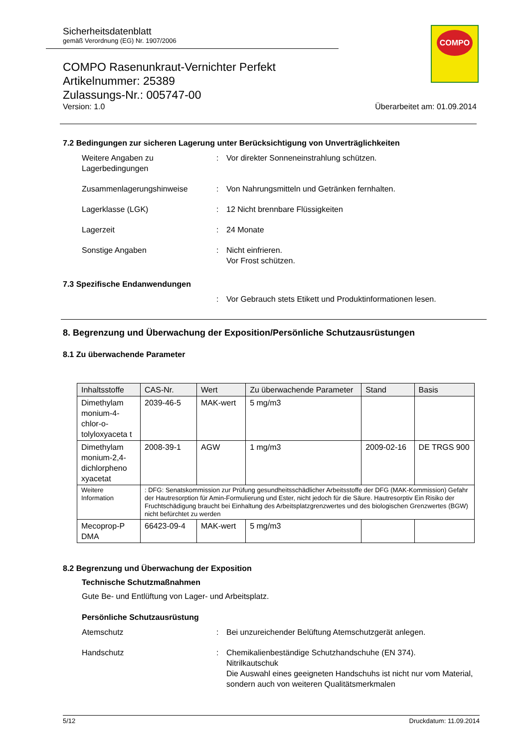Sicherheitsdatenblatt
gemäß Verordnung (EG) Nr. 1907/2006
COMPO
COMPO Rasenunkraut-Vernichter Perfekt
Artikelnummer: 25389
Zulassungs-Nr.: 005747-00
Version: 1.0 Überarbeitet am: 01.09.2014
7.2 Bedingungen zur sicheren Lagerung unter Berücksichtigung von Unverträglichkeiten
Weitere Angaben zu Lagerbedingungen
: Vor direkter Sonneneinstrahlung schützen.
Zusammenlagerungshinweise : Von Nahrungsmitteln und Getränken fernhalten.
Lagerklasse (LGK) : 12 Nicht brennbare Flüssigkeiten
Lagerzeit : 24 Monate
Sonstige Angaben : Nicht einfrieren.
Vor Frost schützen.
7.3 Spezifische Endanwendungen
: Vor Gebrauch stets Etikett und Produktinformationen lesen.
8. Begrenzung und Überwachung der Exposition/Persönliche Schutzausrüstungen
8.1 Zu überwachende Parameter
| Inhaltsstoffe | CAS-Nr. | Wert | Zu überwachende Parameter | Stand | Basis |
| --- | --- | --- | --- | --- | --- |
| Dimethylam monium-4-chlor-o-tolyloxyaceta t | 2039-46-5 | MAK-wert | 5 mg/m3 | | |
| Dimethylam monium-2,4-dichlorpheno xyacetat | 2008-39-1 | AGW | 1 mg/m3 | 2009-02-16 | DE TRGS 900 |
| Weitere Information | : DFG: Senatskommission zur Prüfung gesundheitsschädlicher Arbeitsstoffe der DFG (MAK-Kommission) Gefahr der Hautresorption für Amin-Formulierung und Ester, nicht jedoch für die Säure. Hautresorptiv Ein Risiko der Fruchtschädigung braucht bei Einhaltung des Arbeitsplatzgrenzwertes und des biologischen Grenzwertes (BGW) nicht befürchtet zu werden | | | | |
| Mecoprop-P DMA | 66423-09-4 | MAK-wert | 5 mg/m3 | | |
8.2 Begrenzung und Überwachung der Exposition
Technische Schutzmaßnahmen
Gute Be- und Entlüftung von Lager- und Arbeitsplatz.
Persönliche Schutzausrüstung
Atemschutz : Bei unzureichender Belüftung Atemschutzgerät anlegen.
Handschutz : Chemikalienbeständige Schutzhandschuhe (EN 374).
Nitrilkautschuk
Die Auswahl eines geeigneten Handschuhs ist nicht nur vom Material, sondern auch von weiteren Qualitätsmerkmalen
5/12 Druckdatum: 11.09.2014